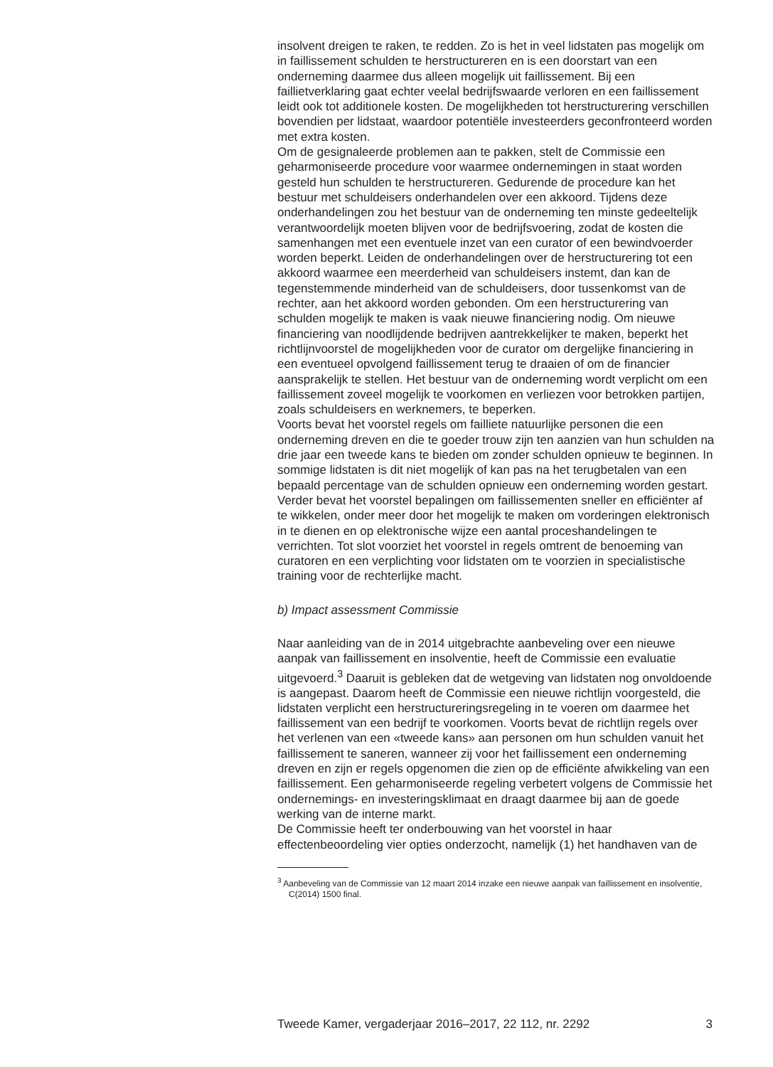insolvent dreigen te raken, te redden. Zo is het in veel lidstaten pas mogelijk om in faillissement schulden te herstructureren en is een doorstart van een onderneming daarmee dus alleen mogelijk uit faillissement. Bij een faillietverklaring gaat echter veelal bedrijfswaarde verloren en een faillissement leidt ook tot additionele kosten. De mogelijkheden tot herstructurering verschillen bovendien per lidstaat, waardoor potentiële investeerders geconfronteerd worden met extra kosten.
Om de gesignaleerde problemen aan te pakken, stelt de Commissie een geharmoniseerde procedure voor waarmee ondernemingen in staat worden gesteld hun schulden te herstructureren. Gedurende de procedure kan het bestuur met schuldeisers onderhandelen over een akkoord. Tijdens deze onderhandelingen zou het bestuur van de onderneming ten minste gedeeltelijk verantwoordelijk moeten blijven voor de bedrijfsvoering, zodat de kosten die samenhangen met een eventuele inzet van een curator of een bewindvoerder worden beperkt. Leiden de onderhandelingen over de herstructurering tot een akkoord waarmee een meerderheid van schuldeisers instemt, dan kan de tegenstemmende minderheid van de schuldeisers, door tussenkomst van de rechter, aan het akkoord worden gebonden. Om een herstructurering van schulden mogelijk te maken is vaak nieuwe financiering nodig. Om nieuwe financiering van noodlijdende bedrijven aantrekkelijker te maken, beperkt het richtlijnvoorstel de mogelijkheden voor de curator om dergelijke financiering in een eventueel opvolgend faillissement terug te draaien of om de financier aansprakelijk te stellen. Het bestuur van de onderneming wordt verplicht om een faillissement zoveel mogelijk te voorkomen en verliezen voor betrokken partijen, zoals schuldeisers en werknemers, te beperken.
Voorts bevat het voorstel regels om failliete natuurlijke personen die een onderneming dreven en die te goeder trouw zijn ten aanzien van hun schulden na drie jaar een tweede kans te bieden om zonder schulden opnieuw te beginnen. In sommige lidstaten is dit niet mogelijk of kan pas na het terugbetalen van een bepaald percentage van de schulden opnieuw een onderneming worden gestart. Verder bevat het voorstel bepalingen om faillissementen sneller en efficiënter af te wikkelen, onder meer door het mogelijk te maken om vorderingen elektronisch in te dienen en op elektronische wijze een aantal proceshandelingen te verrichten. Tot slot voorziet het voorstel in regels omtrent de benoeming van curatoren en een verplichting voor lidstaten om te voorzien in specialistische training voor de rechterlijke macht.
b) Impact assessment Commissie
Naar aanleiding van de in 2014 uitgebrachte aanbeveling over een nieuwe aanpak van faillissement en insolventie, heeft de Commissie een evaluatie uitgevoerd.<sup>3</sup> Daaruit is gebleken dat de wetgeving van lidstaten nog onvoldoende is aangepast. Daarom heeft de Commissie een nieuwe richtlijn voorgesteld, die lidstaten verplicht een herstructureringsregeling in te voeren om daarmee het faillissement van een bedrijf te voorkomen. Voorts bevat de richtlijn regels over het verlenen van een «tweede kans» aan personen om hun schulden vanuit het faillissement te saneren, wanneer zij voor het faillissement een onderneming dreven en zijn er regels opgenomen die zien op de efficiënte afwikkeling van een faillissement. Een geharmoniseerde regeling verbetert volgens de Commissie het ondernemings- en investeringsklimaat en draagt daarmee bij aan de goede werking van de interne markt.
De Commissie heeft ter onderbouwing van het voorstel in haar effectenbeoordeling vier opties onderzocht, namelijk (1) het handhaven van de
<sup>3</sup> Aanbeveling van de Commissie van 12 maart 2014 inzake een nieuwe aanpak van faillissement en insolventie, C(2014) 1500 final.
Tweede Kamer, vergaderjaar 2016–2017, 22 112, nr. 2292 3